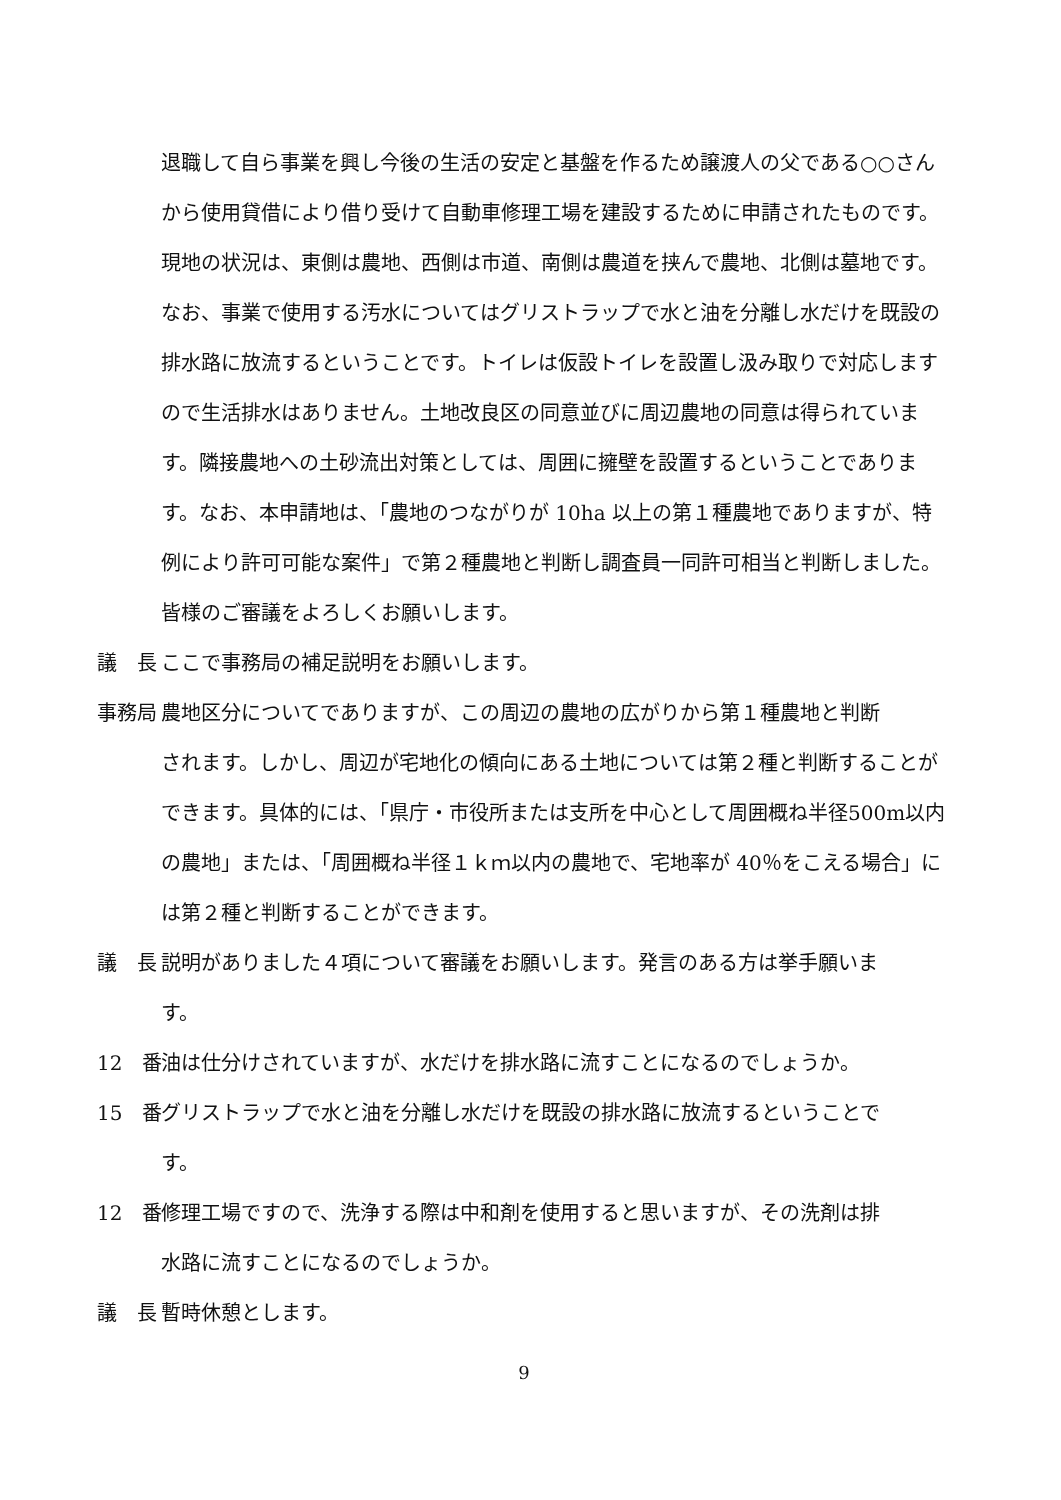退職して自ら事業を興し今後の生活の安定と基盤を作るため譲渡人の父である○○さんから使用貸借により借り受けて自動車修理工場を建設するために申請されたものです。現地の状況は、東側は農地、西側は市道、南側は農道を挟んで農地、北側は墓地です。なお、事業で使用する汚水についてはグリストラップで水と油を分離し水だけを既設の排水路に放流するということです。トイレは仮設トイレを設置し汲み取りで対応しますので生活排水はありません。土地改良区の同意並びに周辺農地の同意は得られています。隣接農地への土砂流出対策としては、周囲に擁壁を設置するということであります。なお、本申請地は、「農地のつながりが 10ha 以上の第１種農地でありますが、特例により許可可能な案件」で第２種農地と判断し調査員一同許可相当と判断しました。皆様のご審議をよろしくお願いします。
議　長 ここで事務局の補足説明をお願いします。
事務局 農地区分についてでありますが、この周辺の農地の広がりから第１種農地と判断
されます。しかし、周辺が宅地化の傾向にある土地については第２種と判断することができます。具体的には、「県庁・市役所または支所を中心として周囲概ね半径500m以内の農地」または、「周囲概ね半径１ｋｍ以内の農地で、宅地率が 40％をこえる場合」には第２種と判断することができます。
議　長 説明がありました４項について審議をお願いします。発言のある方は挙手願いま
す。
12　番 油は仕分けされていますが、水だけを排水路に流すことになるのでしょうか。
15　番 グリストラップで水と油を分離し水だけを既設の排水路に放流するということで
す。
12　番 修理工場ですので、洗浄する際は中和剤を使用すると思いますが、その洗剤は排
水路に流すことになるのでしょうか。
議　長 暫時休憩とします。
9